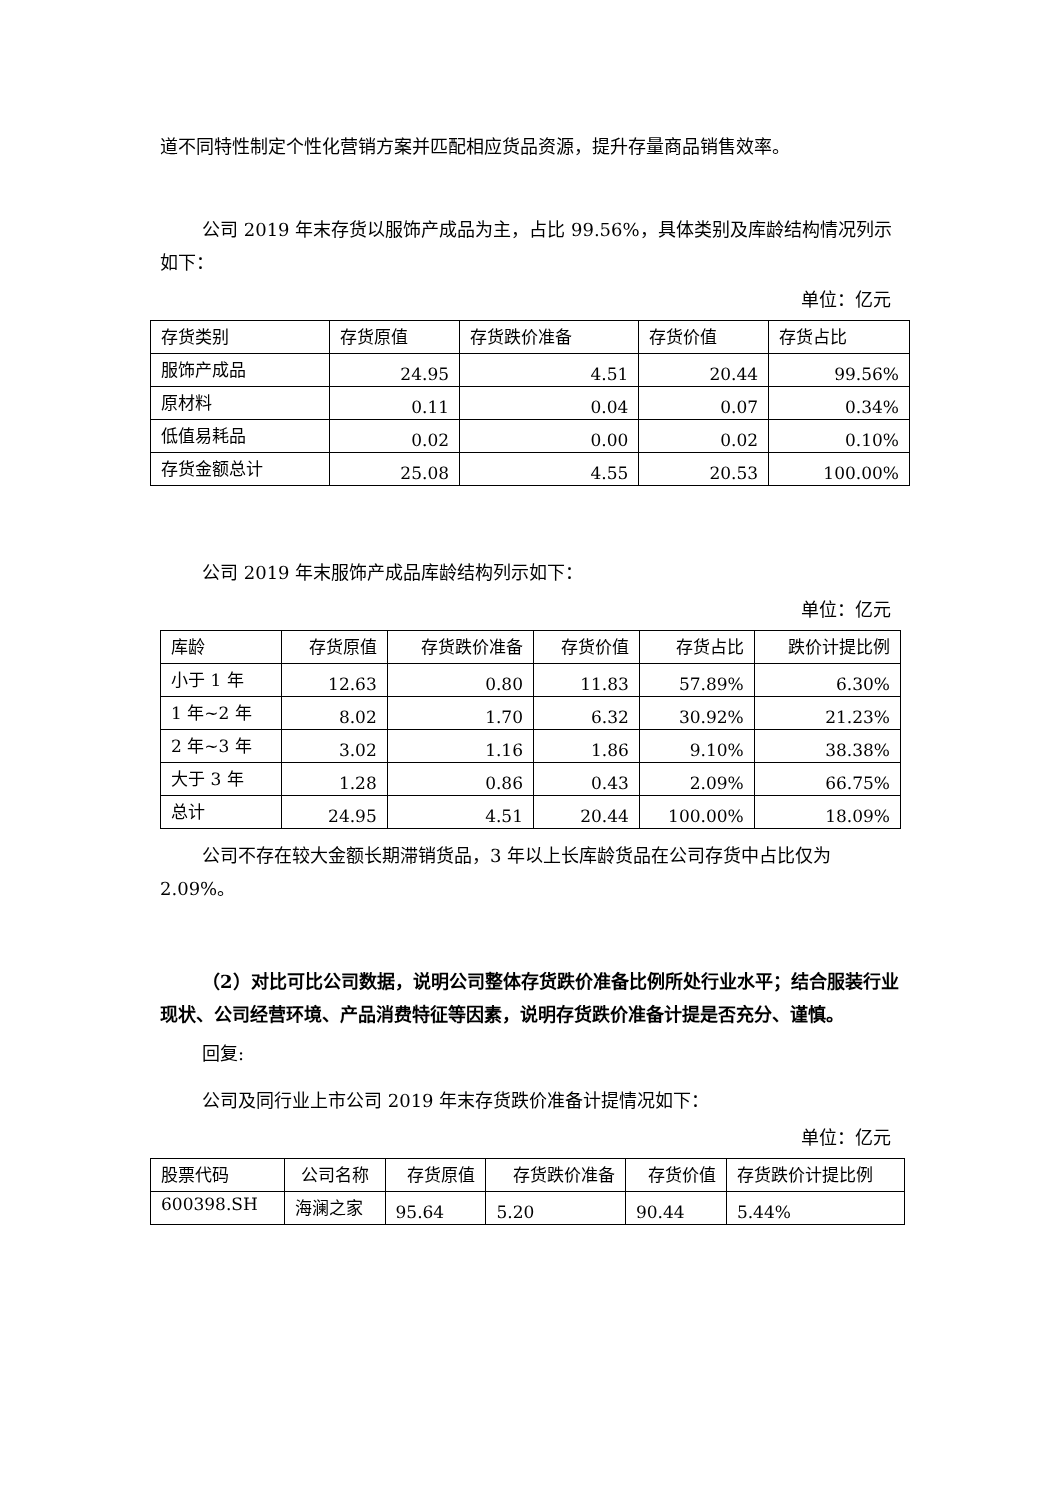道不同特性制定个性化营销方案并匹配相应货品资源，提升存量商品销售效率。
公司 2019 年末存货以服饰产成品为主，占比 99.56%，具体类别及库龄结构情况列示如下：
单位：亿元
| 存货类别 | 存货原值 | 存货跌价准备 | 存货价值 | 存货占比 |
| --- | --- | --- | --- | --- |
| 服饰产成品 | 24.95 | 4.51 | 20.44 | 99.56% |
| 原材料 | 0.11 | 0.04 | 0.07 | 0.34% |
| 低值易耗品 | 0.02 | 0.00 | 0.02 | 0.10% |
| 存货金额总计 | 25.08 | 4.55 | 20.53 | 100.00% |
公司 2019 年末服饰产成品库龄结构列示如下：
单位：亿元
| 库龄 | 存货原值 | 存货跌价准备 | 存货价值 | 存货占比 | 跌价计提比例 |
| --- | --- | --- | --- | --- | --- |
| 小于 1 年 | 12.63 | 0.80 | 11.83 | 57.89% | 6.30% |
| 1 年~2 年 | 8.02 | 1.70 | 6.32 | 30.92% | 21.23% |
| 2 年~3 年 | 3.02 | 1.16 | 1.86 | 9.10% | 38.38% |
| 大于 3 年 | 1.28 | 0.86 | 0.43 | 2.09% | 66.75% |
| 总计 | 24.95 | 4.51 | 20.44 | 100.00% | 18.09% |
公司不存在较大金额长期滞销货品，3 年以上长库龄货品在公司存货中占比仅为 2.09%。
（2）对比可比公司数据，说明公司整体存货跌价准备比例所处行业水平；结合服装行业现状、公司经营环境、产品消费特征等因素，说明存货跌价准备计提是否充分、谨慎。
回复:
公司及同行业上市公司 2019 年末存货跌价准备计提情况如下：
单位：亿元
| 股票代码 | 公司名称 | 存货原值 | 存货跌价准备 | 存货价值 | 存货跌价计提比例 |
| --- | --- | --- | --- | --- | --- |
| 600398.SH | 海澜之家 | 95.64 | 5.20 | 90.44 | 5.44% |